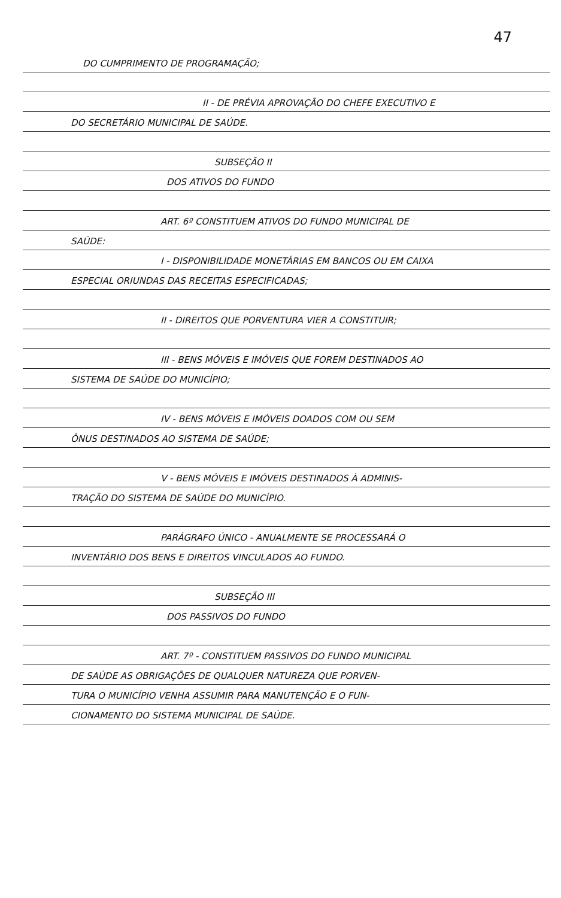47
DO CUMPRIMENTO DE PROGRAMAÇÃO;
II - DE PRÉVIA APROVAÇÃO DO CHEFE EXECUTIVO E
DO SECRETÁRIO MUNICIPAL DE SAÚDE.
SUBSEÇÃO II
DOS ATIVOS DO FUNDO
ART. 6º CONSTITUEM ATIVOS DO FUNDO MUNICIPAL DE
SAÚDE:
I - DISPONIBILIDADE MONETÁRIAS EM BANCOS OU EM CAIXA
ESPECIAL ORIUNDAS DAS RECEITAS ESPECIFICADAS;
II - DIREITOS QUE PORVENTURA VIER A CONSTITUIR;
III - BENS MÓVEIS E IMÓVEIS QUE FOREM DESTINADOS AO
SISTEMA DE SAÚDE DO MUNICÍPIO;
IV - BENS MÓVEIS E IMÓVEIS DOADOS COM OU SEM
ÔNUS DESTINADOS AO SISTEMA DE SAÚDE;
V - BENS MÓVEIS E IMÓVEIS DESTINADOS À ADMINIS-
TRAÇÃO DO SISTEMA DE SAÚDE DO MUNICÍPIO.
PARÁGRAFO ÚNICO - ANUALMENTE SE PROCESSARÁ O
INVENTÁRIO DOS BENS E DIREITOS VINCULADOS AO FUNDO.
SUBSEÇÃO III
DOS PASSIVOS DO FUNDO
ART. 7º - CONSTITUEM PASSIVOS DO FUNDO MUNICIPAL
DE SAÚDE AS OBRIGAÇÕES DE QUALQUER NATUREZA QUE PORVEN-
TURA O MUNICÍPIO VENHA ASSUMIR PARA MANUTENÇÃO E O FUN-
CIONAMENTO DO SISTEMA MUNICIPAL DE SAÚDE.